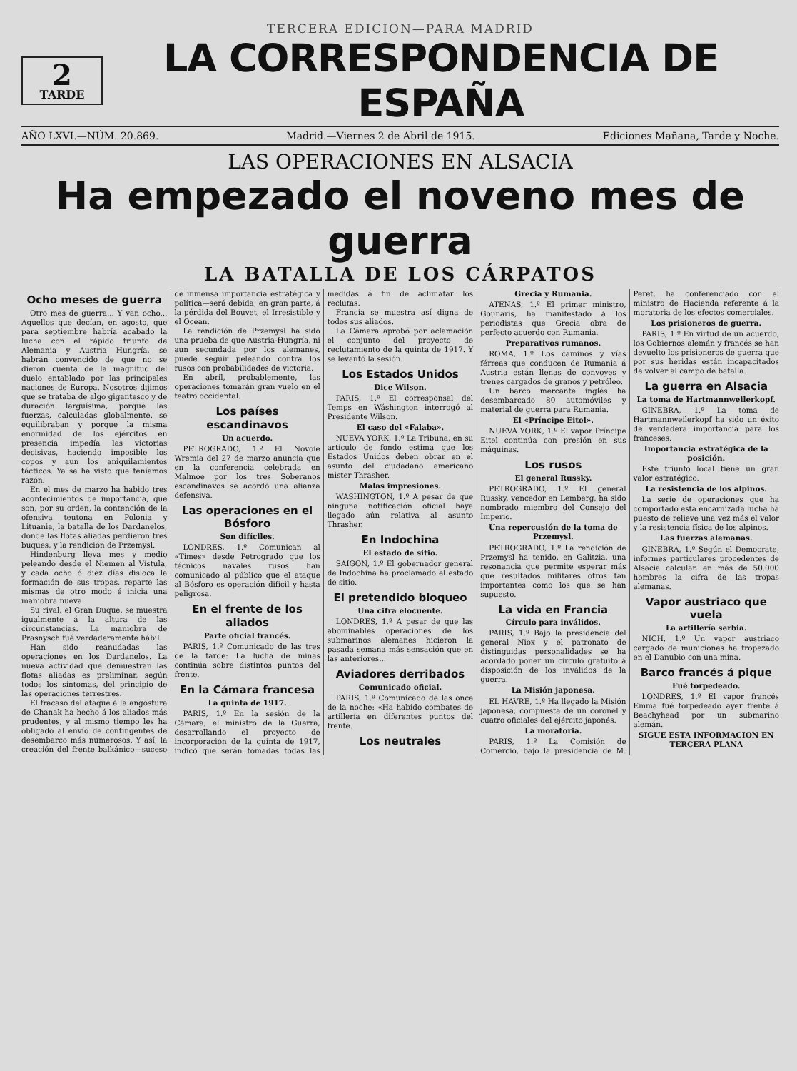TERCERA EDICION—PARA MADRID
2
TARDE
LA CORRESPONDENCIA DE ESPAÑA
AÑO LXVI.—NÚM. 20.869. Madrid.—Viernes 2 de Abril de 1915. Ediciones Mañana, Tarde y Noche.
LAS OPERACIONES EN ALSACIA
Ha empezado el noveno mes de guerra
LA BATALLA DE LOS CÁRPATOS
Ocho meses de guerra
Otro mes de guerra... Y van ocho... Aquellos que decían, en agosto, que para septiembre habría acabado la lucha con el rápido triunfo de Alemania y Austria Hungría, se habrán convencido de que no se dieron cuenta de la magnitud del duelo entablado por las principales naciones de Europa. Nosotros dijimos que se trataba de algo gigantesco y de duración larguísima, porque las fuerzas, calculadas globalmente, se equilibraban y porque la misma enormidad de los ejércitos en presencia impedía las victorias decisivas, haciendo imposible los copos y aun los aniquilamientos tácticos. Ya se ha visto que teníamos razón.
En el mes de marzo ha habido tres acontecimientos de importancia, que son, por su orden, la contención de la ofensiva teutona en Polonia y Lituania, la batalla de los Dardanelos, donde las flotas aliadas perdieron tres buques, y la rendición de Przemysl.
Hindenburg lleva mes y medio peleando desde el Niemen al Vístula, y cada ocho ó diez días disloca la formación de sus tropas, reparte las mismas de otro modo é inicia una maniobra nueva.
Su rival, el Gran Duque, se muestra igualmente á la altura de las circunstancias. La maniobra de Prasnysch fué verdaderamente hábil.
Han sido reanudadas las operaciones en los Dardanelos. La nueva actividad que demuestran las flotas aliadas es preliminar, según todos los síntomas, del principio de las operaciones terrestres.
El fracaso del ataque á la angostura de Chanak ha hecho á los aliados más prudentes, y al mismo tiempo les ha obligado al envío de contingentes de desembarco más numerosos. Y así, la creación del frente balkánico—suceso de inmensa importancia estratégica y política—será debida, en gran parte, á la pérdida del Bouvet, el Irresistible y el Ocean.
La rendición de Przemysl ha sido una prueba de que Austria-Hungría, ni aun secundada por los alemanes, puede seguir peleando contra los rusos con probabilidades de victoria.
En abril, probablemente, las operaciones tomarán gran vuelo en el teatro occidental.
Los países escandinavos
Un acuerdo.
PETROGRADO, 1.º El Novoie Wremia del 27 de marzo anuncia que en la conferencia celebrada en Malmoe por los tres Soberanos escandinavos se acordó una alianza defensiva.
Las operaciones en el Bósforo
Son difíciles.
LONDRES, 1.º Comunican al «Times» desde Petrogrado que los técnicos navales rusos han comunicado al público que el ataque al Bósforo es operación difícil y hasta peligrosa.
En el frente de los aliados
Parte oficial francés.
PARIS, 1.º Comunicado de las tres de la tarde: La lucha de minas continúa sobre distintos puntos del frente.
En la Cámara francesa
La quinta de 1917.
PARIS, 1.º En la sesión de la Cámara, el ministro de la Guerra, desarrollando el proyecto de incorporación de la quinta de 1917, indicó que serán tomadas todas las medidas á fin de aclimatar los reclutas.
Francia se muestra así digna de todos sus aliados.
La Cámara aprobó por aclamación el conjunto del proyecto de reclutamiento de la quinta de 1917. Y se levantó la sesión.
Los Estados Unidos
Dice Wilson.
PARIS, 1.º El corresponsal del Temps en Wáshington interrogó al Presidente Wilson.
El caso del «Falaba».
NUEVA YORK, 1.º La Tribuna, en su artículo de fondo estima que los Estados Unidos deben obrar en el asunto del ciudadano americano mister Thrasher.
Malas impresiones.
WASHINGTON, 1.º A pesar de que ninguna notificación oficial haya llegado aún relativa al asunto Thrasher.
En Indochina
El estado de sitio.
SAIGON, 1.º El gobernador general de Indochina ha proclamado el estado de sitio.
El pretendido bloqueo
Una cifra elocuente.
LONDRES, 1.º A pesar de que las abominables operaciones de los submarinos alemanes hicieron la pasada semana más sensación que en las anteriores...
Aviadores derribados
Comunicado oficial.
PARIS, 1.º Comunicado de las once de la noche: «Ha habido combates de artillería en diferentes puntos del frente.
Los neutrales
Grecia y Rumania.
ATENAS, 1.º El primer ministro, Gounaris, ha manifestado á los periodistas que Grecia obra de perfecto acuerdo con Rumania.
Preparativos rumanos.
ROMA, 1.º Los caminos y vías férreas que conducen de Rumania á Austria están llenas de convoyes y trenes cargados de granos y petróleo.
Un barco mercante inglés ha desembarcado 80 automóviles y material de guerra para Rumania.
El «Príncipe Eitel».
NUEVA YORK, 1.º El vapor Príncipe Eitel continúa con presión en sus máquinas.
Los rusos
El general Russky.
PETROGRADO, 1.º El general Russky, vencedor en Lemberg, ha sido nombrado miembro del Consejo del Imperio.
Una repercusión de la toma de Przemysl.
PETROGRADO, 1.º La rendición de Przemysl ha tenido, en Galitzia, una resonancia que permite esperar más que resultados militares otros tan importantes como los que se han supuesto.
La vida en Francia
Círculo para inválidos.
PARIS, 1.º Bajo la presidencia del general Niox y el patronato de distinguidas personalidades se ha acordado poner un círculo gratuito á disposición de los inválidos de la guerra.
La Misión japonesa.
EL HAVRE, 1.º Ha llegado la Misión japonesa, compuesta de un coronel y cuatro oficiales del ejército japonés.
La moratoria.
PARIS, 1.º La Comisión de Comercio, bajo la presidencia de M. Peret, ha conferenciado con el ministro de Hacienda referente á la moratoria de los efectos comerciales.
Los prisioneros de guerra.
PARIS, 1.º En virtud de un acuerdo, los Gobiernos alemán y francés se han devuelto los prisioneros de guerra que por sus heridas están incapacitados de volver al campo de batalla.
La guerra en Alsacia
La toma de Hartmannweilerkopf.
GINEBRA, 1.º La toma de Hartmannweilerkopf ha sido un éxito de verdadera importancia para los franceses.
Importancia estratégica de la posición.
Este triunfo local tiene un gran valor estratégico.
La resistencia de los alpinos.
La serie de operaciones que ha comportado esta encarnizada lucha ha puesto de relieve una vez más el valor y la resistencia física de los alpinos.
Las fuerzas alemanas.
GINEBRA, 1.º Según el Democrate, informes particulares procedentes de Alsacia calculan en más de 50.000 hombres la cifra de las tropas alemanas.
Vapor austriaco que vuela
La artillería serbia.
NICH, 1.º Un vapor austriaco cargado de municiones ha tropezado en el Danubio con una mina.
Barco francés á pique
Fué torpedeado.
LONDRES, 1.º El vapor francés Emma fué torpedeado ayer frente á Beachyhead por un submarino alemán.
SIGUE ESTA INFORMACION EN TERCERA PLANA